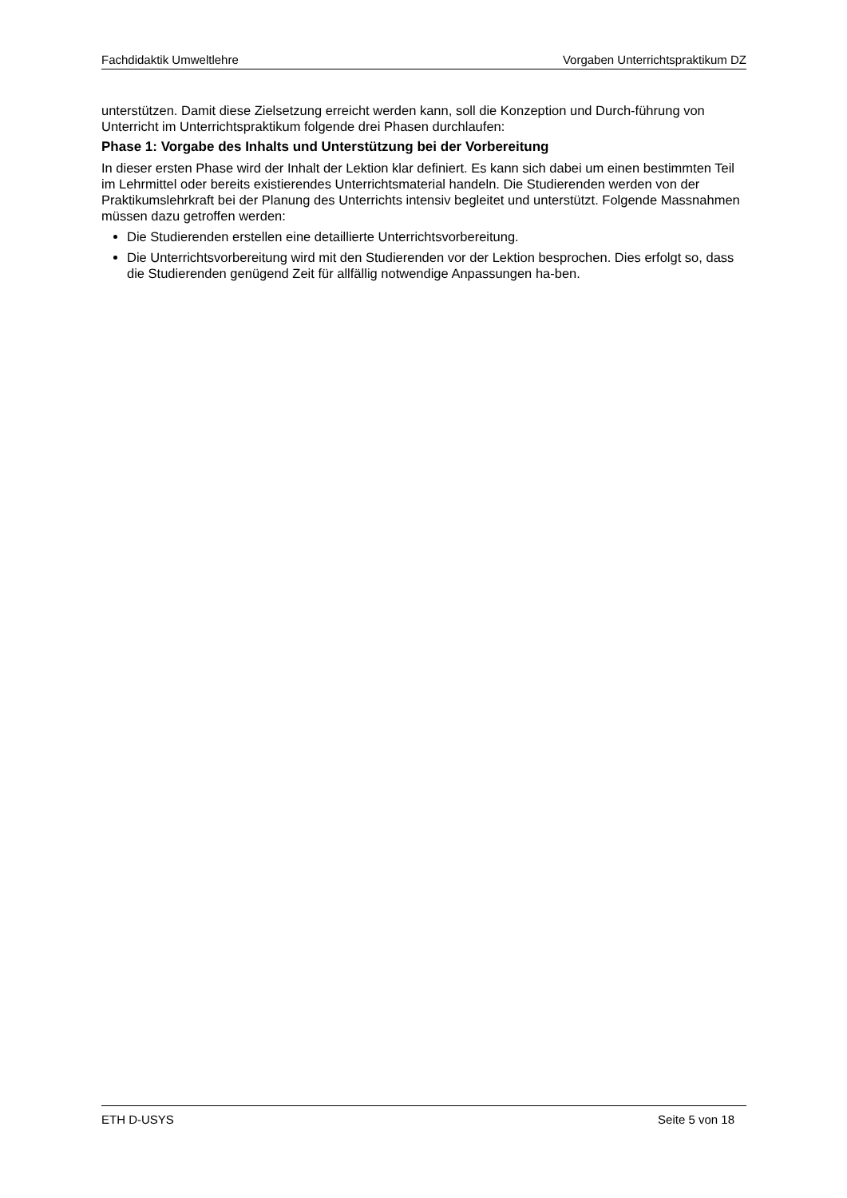Fachdidaktik Umweltlehre Vorgaben Unterrichtspraktikum DZ
unterstützen. Damit diese Zielsetzung erreicht werden kann, soll die Konzeption und Durch-führung von Unterricht im Unterrichtspraktikum folgende drei Phasen durchlaufen:
Phase 1: Vorgabe des Inhalts und Unterstützung bei der Vorbereitung
In dieser ersten Phase wird der Inhalt der Lektion klar definiert. Es kann sich dabei um einen bestimmten Teil im Lehrmittel oder bereits existierendes Unterrichtsmaterial handeln. Die Studierenden werden von der Praktikumslehrkraft bei der Planung des Unterrichts intensiv begleitet und unterstützt. Folgende Massnahmen müssen dazu getroffen werden:
Die Studierenden erstellen eine detaillierte Unterrichtsvorbereitung.
Die Unterrichtsvorbereitung wird mit den Studierenden vor der Lektion besprochen. Dies erfolgt so, dass die Studierenden genügend Zeit für allfällig notwendige Anpassungen ha-ben.
ETH D-USYS Seite 5 von 18